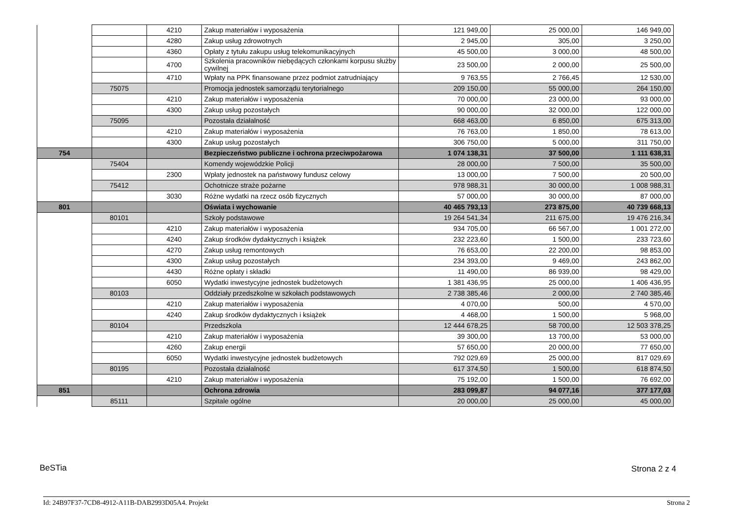| | | 4210 | Zakup materiałów i wyposażenia | 121 949,00 | 25 000,00 | 146 949,00 |
| | | 4280 | Zakup usług zdrowotnych | 2 945,00 | 305,00 | 3 250,00 |
| | | 4360 | Opłaty z tytułu zakupu usług telekomunikacyjnych | 45 500,00 | 3 000,00 | 48 500,00 |
| | | 4700 | Szkolenia pracowników niebędących członkami korpusu służby cywilnej | 23 500,00 | 2 000,00 | 25 500,00 |
| | | 4710 | Wpłaty na PPK finansowane przez podmiot zatrudniający | 9 763,55 | 2 766,45 | 12 530,00 |
| | 75075 | | Promocja jednostek samorządu terytorialnego | 209 150,00 | 55 000,00 | 264 150,00 |
| | | 4210 | Zakup materiałów i wyposażenia | 70 000,00 | 23 000,00 | 93 000,00 |
| | | 4300 | Zakup usług pozostałych | 90 000,00 | 32 000,00 | 122 000,00 |
| | 75095 | | Pozostała działalność | 668 463,00 | 6 850,00 | 675 313,00 |
| | | 4210 | Zakup materiałów i wyposażenia | 76 763,00 | 1 850,00 | 78 613,00 |
| | | 4300 | Zakup usług pozostałych | 306 750,00 | 5 000,00 | 311 750,00 |
| 754 | | | Bezpieczeństwo publiczne i ochrona przeciwpożarowa | 1 074 138,31 | 37 500,00 | 1 111 638,31 |
| | 75404 | | Komendy wojewódzkie Policji | 28 000,00 | 7 500,00 | 35 500,00 |
| | | 2300 | Wpłaty jednostek na państwowy fundusz celowy | 13 000,00 | 7 500,00 | 20 500,00 |
| | 75412 | | Ochotnicze straże pożarne | 978 988,31 | 30 000,00 | 1 008 988,31 |
| | | 3030 | Różne wydatki na rzecz osób fizycznych | 57 000,00 | 30 000,00 | 87 000,00 |
| 801 | | | Oświata i wychowanie | 40 465 793,13 | 273 875,00 | 40 739 668,13 |
| | 80101 | | Szkoły podstawowe | 19 264 541,34 | 211 675,00 | 19 476 216,34 |
| | | 4210 | Zakup materiałów i wyposażenia | 934 705,00 | 66 567,00 | 1 001 272,00 |
| | | 4240 | Zakup środków dydaktycznych i książek | 232 223,60 | 1 500,00 | 233 723,60 |
| | | 4270 | Zakup usług remontowych | 76 653,00 | 22 200,00 | 98 853,00 |
| | | 4300 | Zakup usług pozostałych | 234 393,00 | 9 469,00 | 243 862,00 |
| | | 4430 | Różne opłaty i składki | 11 490,00 | 86 939,00 | 98 429,00 |
| | | 6050 | Wydatki inwestycyjne jednostek budżetowych | 1 381 436,95 | 25 000,00 | 1 406 436,95 |
| | 80103 | | Oddziały przedszkolne w szkołach podstawowych | 2 738 385,46 | 2 000,00 | 2 740 385,46 |
| | | 4210 | Zakup materiałów i wyposażenia | 4 070,00 | 500,00 | 4 570,00 |
| | | 4240 | Zakup środków dydaktycznych i książek | 4 468,00 | 1 500,00 | 5 968,00 |
| | 80104 | | Przedszkola | 12 444 678,25 | 58 700,00 | 12 503 378,25 |
| | | 4210 | Zakup materiałów i wyposażenia | 39 300,00 | 13 700,00 | 53 000,00 |
| | | 4260 | Zakup energii | 57 650,00 | 20 000,00 | 77 650,00 |
| | | 6050 | Wydatki inwestycyjne jednostek budżetowych | 792 029,69 | 25 000,00 | 817 029,69 |
| | 80195 | | Pozostała działalność | 617 374,50 | 1 500,00 | 618 874,50 |
| | | 4210 | Zakup materiałów i wyposażenia | 75 192,00 | 1 500,00 | 76 692,00 |
| 851 | | | Ochrona zdrowia | 283 099,87 | 94 077,16 | 377 177,03 |
| | 85111 | | Szpitale ogólne | 20 000,00 | 25 000,00 | 45 000,00 |
BeSTia Strona 2 z 4
Id: 24B97F37-7CD8-4912-A11B-DAB2993D05A4. Projekt Strona 2